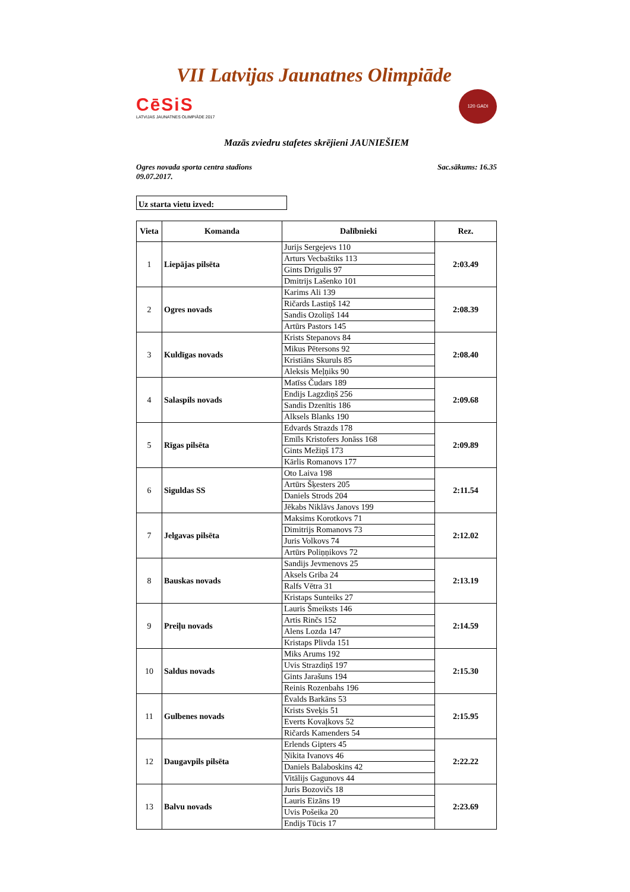VII Latvijas Jaunatnes Olimpiāde
CēSiS
LATVIJAS JAUNATNES OLIMPIĀDE 2017
120 GADI
Mazās zviedru stafetes skrējieni JAUNIEŠIEM
Ogres novada sporta centra stadions
09.07.2017.
Sac.sākums: 16.35
Uz starta vietu izved:
| Vieta | Komanda | Dalībnieki | Rez. |
| --- | --- | --- | --- |
| 1 | Liepājas pilsēta | Jurijs Sergejevs 110 | 2:03.49 |
| | | Arturs Vecbaštiks 113 | |
| | | Gints Drigulis 97 | |
| | | Dmitrijs Lašenko 101 | |
| 2 | Ogres novads | Karims Ali 139 | 2:08.39 |
| | | Ričards Lastiņš 142 | |
| | | Sandis Ozoliņš 144 | |
| | | Artūrs Pastors 145 | |
| 3 | Kuldīgas novads | Krists Stepanovs 84 | 2:08.40 |
| | | Mikus Pētersons 92 | |
| | | Kristiāns Skuruls 85 | |
| | | Aleksis Meļņiks 90 | |
| 4 | Salaspils novads | Matīss Čudars 189 | 2:09.68 |
| | | Endijs Lagzdiņš 256 | |
| | | Sandis Dzenītis 186 | |
| | | Alksels Blanks 190 | |
| 5 | Rīgas pilsēta | Edvards Strazds 178 | 2:09.89 |
| | | Emīls Kristofers Jonāss 168 | |
| | | Gints Mežiņš 173 | |
| | | Kārlis Romanovs 177 | |
| 6 | Siguldas SS | Oto Laiva 198 | 2:11.54 |
| | | Artūrs Šķesters 205 | |
| | | Daniels Strods 204 | |
| | | Jēkabs Niklāvs Janovs 199 | |
| 7 | Jelgavas pilsēta | Maksims Korotkovs 71 | 2:12.02 |
| | | Dimitrijs Romanovs 73 | |
| | | Juris Volkovs 74 | |
| | | Artūrs Poliņņikovs 72 | |
| 8 | Bauskas novads | Sandijs Jevmenovs 25 | 2:13.19 |
| | | Aksels Griba 24 | |
| | | Ralfs Vētra 31 | |
| | | Kristaps Sunteiks 27 | |
| 9 | Preiļu novads | Lauris Šmeiksts 146 | 2:14.59 |
| | | Artis Rinčs 152 | |
| | | Alens Lozda 147 | |
| | | Kristaps Plivda 151 | |
| 10 | Saldus novads | Miks Arums 192 | 2:15.30 |
| | | Uvis Strazdiņš 197 | |
| | | Gints Jarašuns 194 | |
| | | Reinis Rozenbahs 196 | |
| 11 | Gulbenes novads | Ēvalds Barkāns 53 | 2:15.95 |
| | | Krists Sveķis 51 | |
| | | Everts Kovaļkovs 52 | |
| | | Ričards Kamenders 54 | |
| 12 | Daugavpils pilsēta | Erlends Gipters 45 | 2:22.22 |
| | | Ņikita Ivanovs 46 | |
| | | Daniels Balaboskins 42 | |
| | | Vitālijs Gagunovs 44 | |
| 13 | Balvu novads | Juris Bozovičs 18 | 2:23.69 |
| | | Lauris Eizāns 19 | |
| | | Uvis Pošeika 20 | |
| | | Endijs Tūcis 17 | |